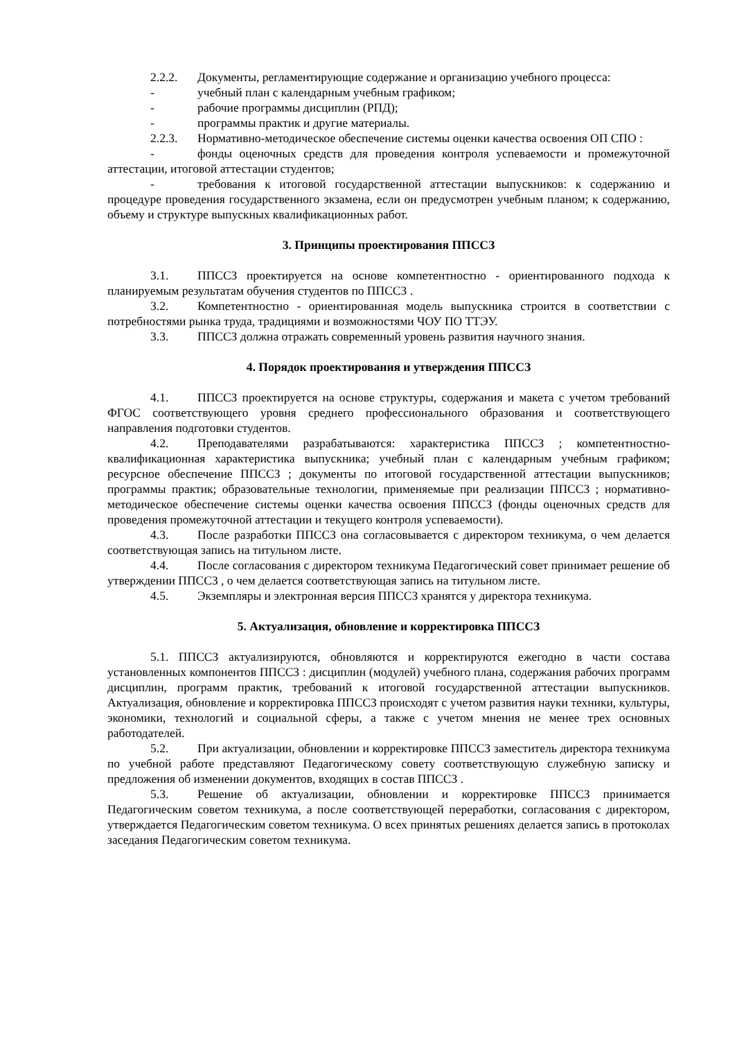2.2.2. Документы, регламентирующие содержание и организацию учебного процесса:
- учебный план с календарным учебным графиком;
- рабочие программы дисциплин (РПД);
- программы практик и другие материалы.
2.2.3. Нормативно-методическое обеспечение системы оценки качества освоения ОП СПО :
- фонды оценочных средств для проведения контроля успеваемости и промежуточной аттестации, итоговой аттестации студентов;
- требования к итоговой государственной аттестации выпускников: к содержанию и процедуре проведения государственного экзамена, если он предусмотрен учебным планом; к содержанию, объему и структуре выпускных квалификационных работ.
3. Принципы проектирования ППССЗ
3.1. ППССЗ проектируется на основе компетентностно - ориентированного подхода к планируемым результатам обучения студентов по ППССЗ .
3.2. Компетентностно - ориентированная модель выпускника строится в соответствии с потребностями рынка труда, традициями и возможностями ЧОУ ПО ТТЭУ.
3.3. ППССЗ должна отражать современный уровень развития научного знания.
4. Порядок проектирования и утверждения ППССЗ
4.1. ППССЗ проектируется на основе структуры, содержания и макета с учетом требований ФГОС соответствующего уровня среднего профессионального образования и соответствующего направления подготовки студентов.
4.2. Преподавателями разрабатываются: характеристика ППССЗ ; компетентностно-квалификационная характеристика выпускника; учебный план с календарным учебным графиком; ресурсное обеспечение ППССЗ ; документы по итоговой государственной аттестации выпускников; программы практик; образовательные технологии, применяемые при реализации ППССЗ ; нормативно-методическое обеспечение системы оценки качества освоения ППССЗ (фонды оценочных средств для проведения промежуточной аттестации и текущего контроля успеваемости).
4.3. После разработки ППССЗ она согласовывается с директором техникума, о чем делается соответствующая запись на титульном листе.
4.4. После согласования с директором техникума Педагогический совет принимает решение об утверждении ППССЗ , о чем делается соответствующая запись на титульном листе.
4.5. Экземпляры и электронная версия ППССЗ хранятся у директора техникума.
5. Актуализация, обновление и корректировка ППССЗ
5.1. ППССЗ актуализируются, обновляются и корректируются ежегодно в части состава установленных компонентов ППССЗ : дисциплин (модулей) учебного плана, содержания рабочих программ дисциплин, программ практик, требований к итоговой государственной аттестации выпускников. Актуализация, обновление и корректировка ППССЗ происходят с учетом развития науки техники, культуры, экономики, технологий и социальной сферы, а также с учетом мнения не менее трех основных работодателей.
5.2. При актуализации, обновлении и корректировке ППССЗ заместитель директора техникума по учебной работе представляют Педагогическому совету соответствующую служебную записку и предложения об изменении документов, входящих в состав ППССЗ .
5.3. Решение об актуализации, обновлении и корректировке ППССЗ принимается Педагогическим советом техникума, а после соответствующей переработки, согласования с директором, утверждается Педагогическим советом техникума. О всех принятых решениях делается запись в протоколах заседания Педагогическим советом техникума.